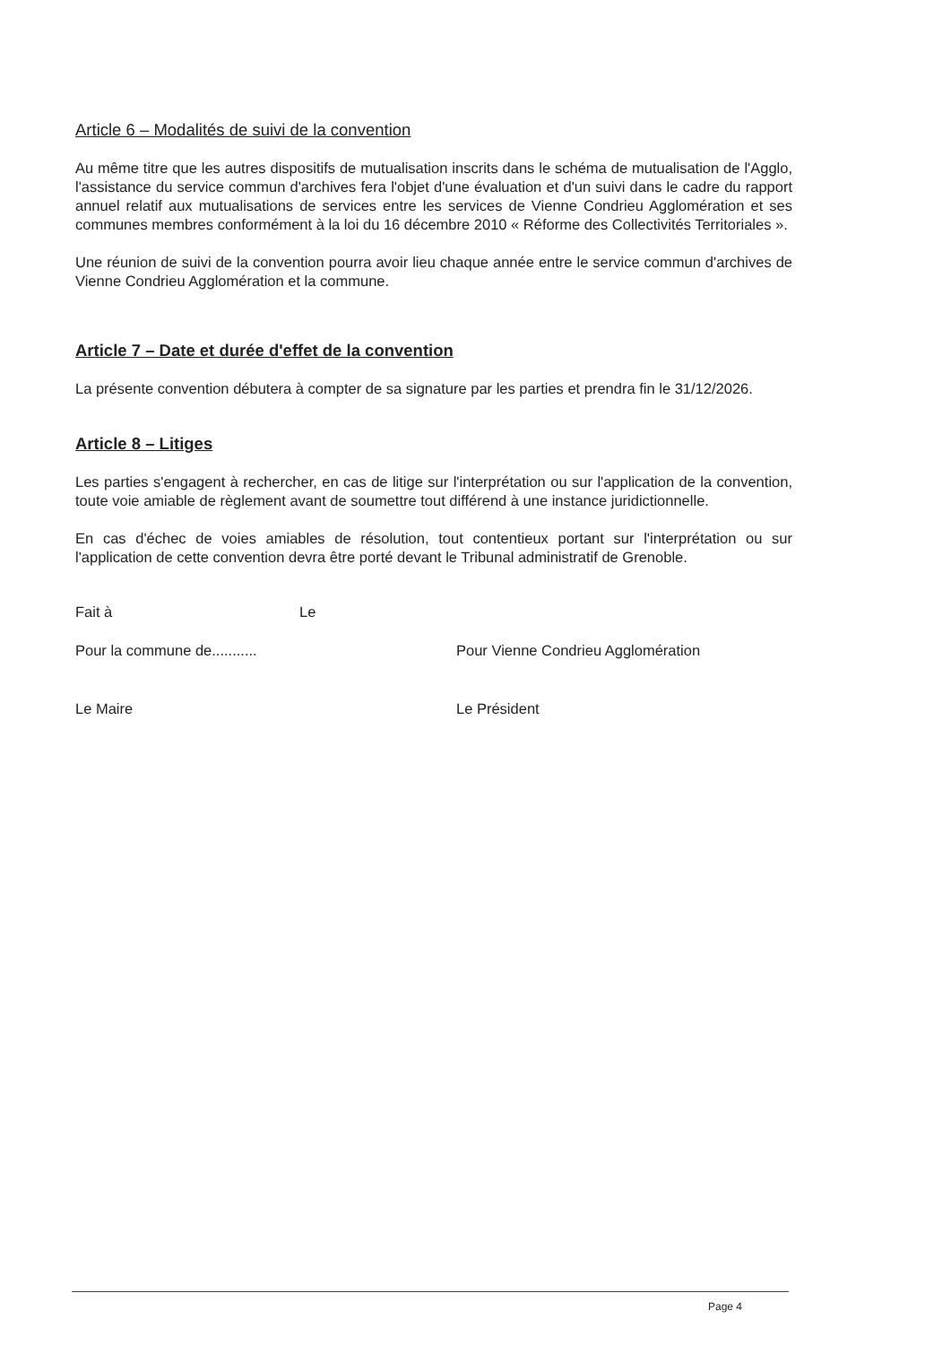Article 6 – Modalités de suivi de la convention
Au même titre que les autres dispositifs de mutualisation inscrits dans le schéma de mutualisation de l'Agglo, l'assistance du service commun d'archives fera l'objet d'une évaluation et d'un suivi dans le cadre du rapport annuel relatif aux mutualisations de services entre les services de Vienne Condrieu Agglomération et ses communes membres conformément à la loi du 16 décembre 2010 « Réforme des Collectivités Territoriales ».
Une réunion de suivi de la convention pourra avoir lieu chaque année entre le service commun d'archives de Vienne Condrieu Agglomération et la commune.
Article 7 – Date et durée d'effet de la convention
La présente convention débutera à compter de sa signature par les parties et prendra fin le 31/12/2026.
Article 8 – Litiges
Les parties s'engagent à rechercher, en cas de litige sur l'interprétation ou sur l'application de la convention, toute voie amiable de règlement avant de soumettre tout différend à une instance juridictionnelle.
En cas d'échec de voies amiables de résolution, tout contentieux portant sur l'interprétation ou sur l'application de cette convention devra être porté devant le Tribunal administratif de Grenoble.
Fait à Le
Pour la commune de........... Pour Vienne Condrieu Agglomération
Le Maire Le Président
Page 4